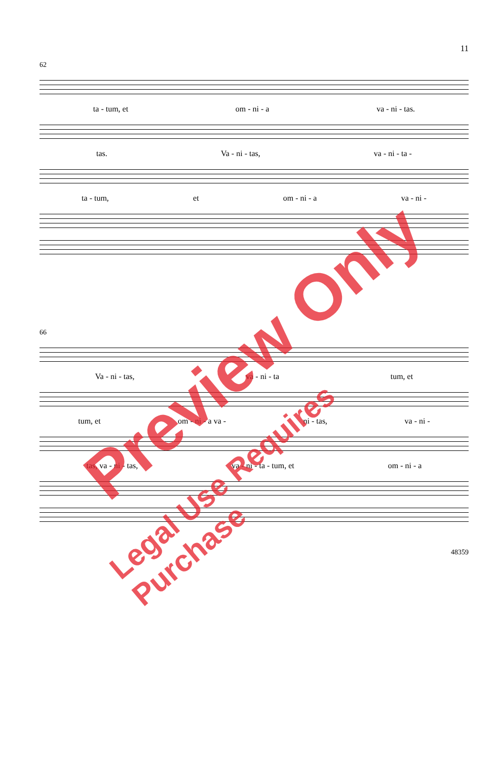11
62
ta - tum, et om - ni - a va - ni - tas.
tas. Va - ni - tas, va - ni - ta -
ta - tum, et om - ni - a va - ni -
66
Va - ni - tas, va - ni - ta tum, et
tum, et om - ni - a va - ni - tas, va - ni -
tas, va - ni - tas, va - ni - ta - tum, et om - ni - a
48359
Preview Only
Legal Use Requires Purchase